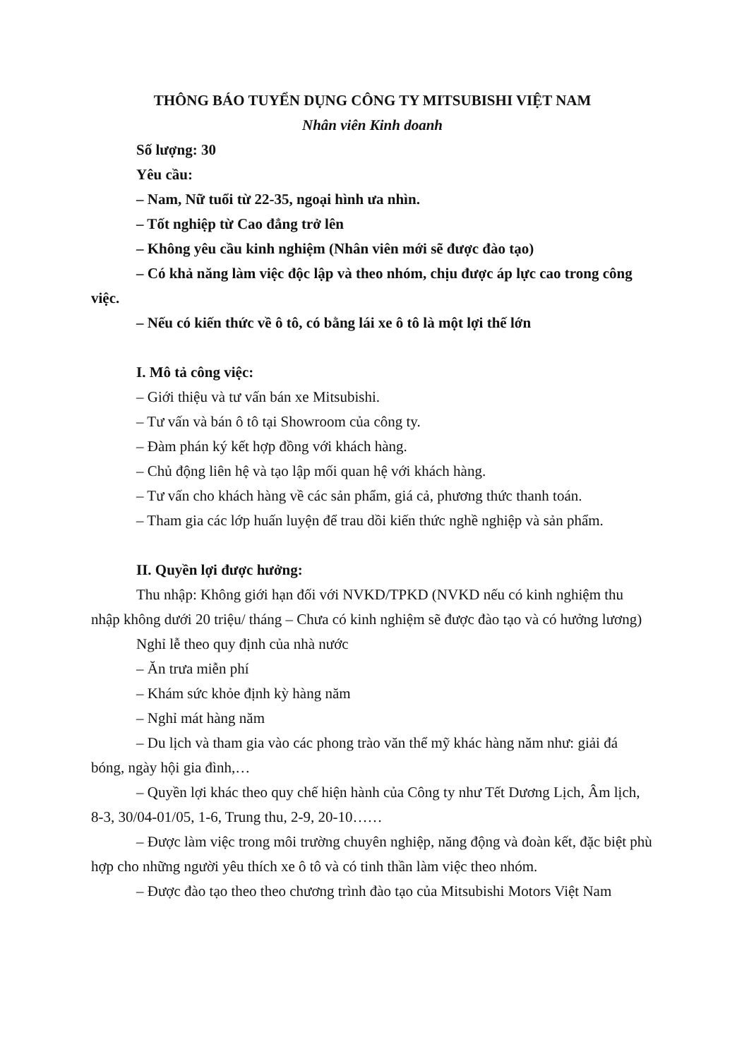THÔNG BÁO TUYỂN DỤNG CÔNG TY MITSUBISHI VIỆT NAM
Nhân viên Kinh doanh
Số lượng: 30
Yêu cầu:
– Nam, Nữ tuổi từ 22-35, ngoại hình ưa nhìn.
– Tốt nghiệp từ Cao đẳng trở lên
– Không yêu cầu kinh nghiệm (Nhân viên mới sẽ được đào tạo)
– Có khả năng làm việc độc lập và theo nhóm, chịu được áp lực cao trong công việc.
– Nếu có kiến thức về ô tô, có bằng lái xe ô tô là một lợi thế lớn
I. Mô tả công việc:
– Giới thiệu và tư vấn bán xe Mitsubishi.
– Tư vấn và bán ô tô tại Showroom của công ty.
– Đàm phán ký kết hợp đồng với khách hàng.
– Chủ động liên hệ và tạo lập mối quan hệ với khách hàng.
– Tư vấn cho khách hàng về các sản phẩm, giá cả, phương thức thanh toán.
– Tham gia các lớp huấn luyện để trau dồi kiến thức nghề nghiệp và sản phẩm.
II. Quyền lợi được hưởng:
Thu nhập: Không giới hạn đối với NVKD/TPKD (NVKD nếu có kinh nghiệm thu nhập không dưới 20 triệu/ tháng – Chưa có kinh nghiệm sẽ được đào tạo và có hưởng lương)
Nghỉ lễ theo quy định của nhà nước
– Ăn trưa miễn phí
– Khám sức khỏe định kỳ hàng năm
– Nghỉ mát hàng năm
– Du lịch và tham gia vào các phong trào văn thể mỹ khác hàng năm như: giải đá bóng, ngày hội gia đình,…
– Quyền lợi khác theo quy chế hiện hành của Công ty như Tết Dương Lịch, Âm lịch, 8-3, 30/04-01/05, 1-6, Trung thu, 2-9, 20-10……
– Được làm việc trong môi trường chuyên nghiệp, năng động và đoàn kết, đặc biệt phù hợp cho những người yêu thích xe ô tô và có tinh thần làm việc theo nhóm.
– Được đào tạo theo theo chương trình đào tạo của Mitsubishi Motors Việt Nam